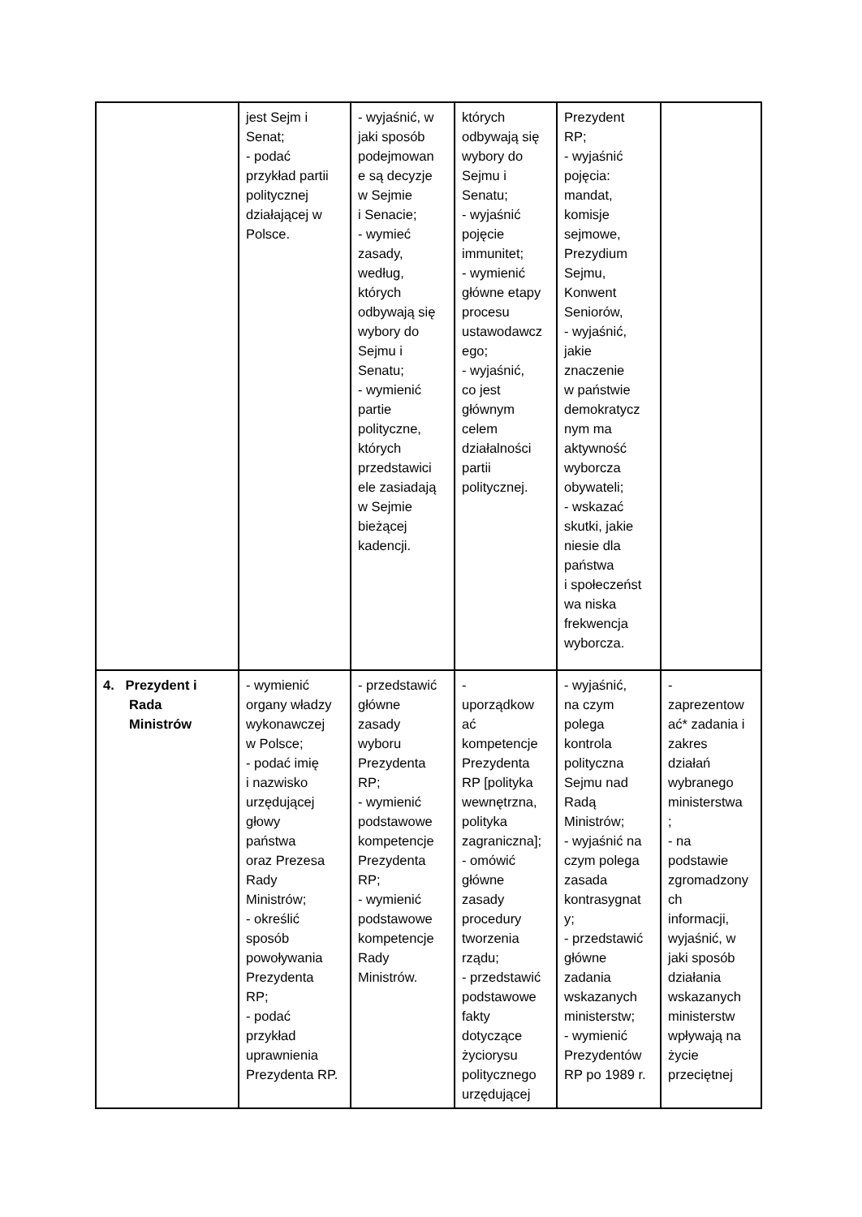| | jest Sejm i Senat; - podać przykład partii politycznej działającej w Polsce. | - wyjaśnić, w jaki sposób podejmowan e są decyzje w Sejmie i Senacie; - wymieć zasady, według, których odbywają się wybory do Sejmu i Senatu; - wymienić partie polityczne, których przedstawici ele zasiadają w Sejmie bieżącej kadencji. | których odbywają się wybory do Sejmu i Senatu; - wyjaśnić pojęcie immunitet; - wymienić główne etapy procesu ustawodawcz ego; - wyjaśnić, co jest głównym celem działalności partii politycznej. | Prezydent RP; - wyjaśnić pojęcia: mandat, komisje sejmowe, Prezydium Sejmu, Konwent Seniorów, - wyjaśnić, jakie znaczenie w państwie demokratycz nym ma aktywność wyborcza obywateli; - wskazać skutki, jakie niesie dla państwa i społeczeńst wa niska frekwencja wyborcza. | |
| 4. Prezydent i Rada Ministrów | - wymienić organy władzy wykonawczej w Polsce; - podać imię i nazwisko urzędującej głowy państwa oraz Prezesa Rady Ministrów; - określić sposób powoływania Prezydenta RP; - podać przykład uprawnienia Prezydenta RP. | - przedstawić główne zasady wyboru Prezydenta RP; - wymienić podstawowe kompetencje Prezydenta RP; - wymienić podstawowe kompetencje Rady Ministrów. | - uporządkow ać kompetencje Prezydenta RP [polityka wewnętrzna, polityka zagraniczna]; - omówić główne zasady procedury tworzenia rządu; - przedstawić podstawowe fakty dotyczące życiorysu politycznego urzędującej | - wyjaśnić, na czym polega kontrola polityczna Sejmu nad Radą Ministrów; - wyjaśnić na czym polega zasada kontrasygnat y; - przedstawić główne zadania wskazanych ministerstw; - wymienić Prezydentów RP po 1989 r. | - zaprezentow ać* zadania i zakres działań wybranego ministerstwa ; - na podstawie zgromadzony ch informacji, wyjaśnić, w jaki sposób działania wskazanych ministerstw wpływają na życie przeciętnej |